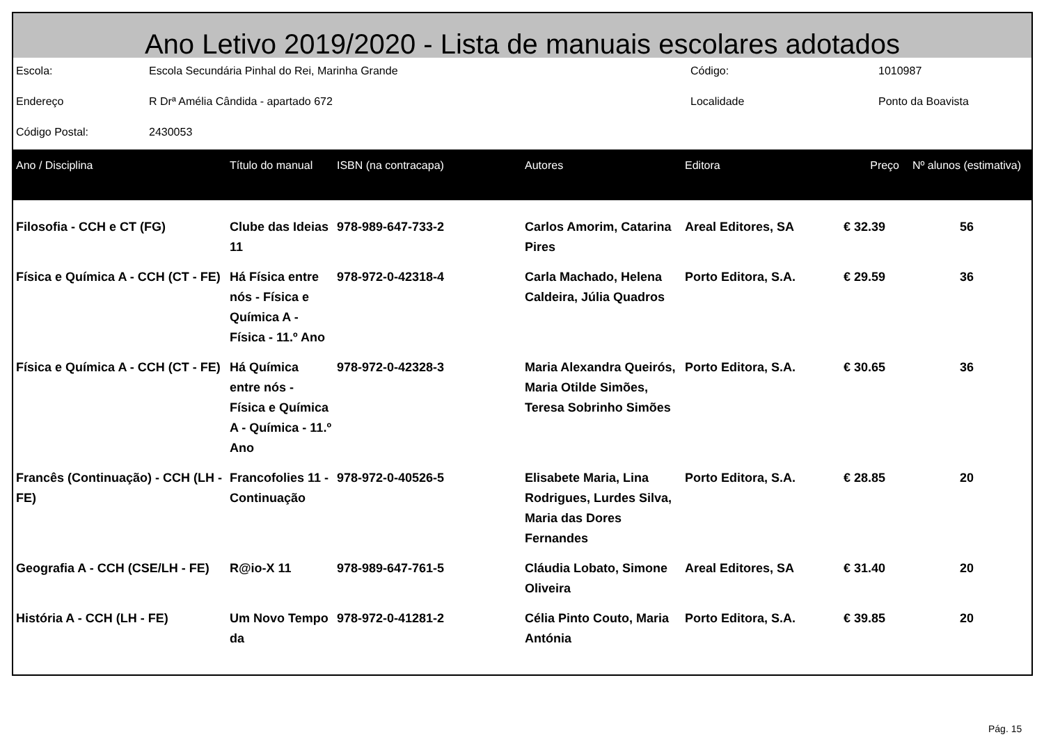Ano Letivo 2019/2020 - Lista de manuais escolares adotados
| Escola: | Escola Secundária Pinhal do Rei, Marinha Grande | Código: | 1010987 |
| Endereço | R Drª Amélia Cândida - apartado 672 | Localidade | Ponto da Boavista |
| Código Postal: | 2430053 | | |
| Ano / Disciplina | Título do manual | ISBN (na contracapa) | Autores | Editora | Preço | Nº alunos (estimativa) |
| --- | --- | --- | --- | --- | --- | --- |
| Filosofia - CCH e CT (FG) | Clube das Ideias 11 | 978-989-647-733-2 | Carlos Amorim, Catarina Pires | Areal Editores, SA | € 32.39 | 56 |
| Física e Química A - CCH (CT - FE) | Há Física entre nós - Física e Química A - Física - 11.º Ano | 978-972-0-42318-4 | Carla Machado, Helena Caldeira, Júlia Quadros | Porto Editora, S.A. | € 29.59 | 36 |
| Física e Química A - CCH (CT - FE) | Há Química entre nós - Física e Química A - Química - 11.º Ano | 978-972-0-42328-3 | Maria Alexandra Queirós, Maria Otilde Simões, Teresa Sobrinho Simões | Porto Editora, S.A. | € 30.65 | 36 |
| Francês (Continuação) - CCH (LH - FE) | Francofolies 11 - Continuação | 978-972-0-40526-5 | Elisabete Maria, Lina Rodrigues, Lurdes Silva, Maria das Dores Fernandes | Porto Editora, S.A. | € 28.85 | 20 |
| Geografia A - CCH (CSE/LH - FE) | R@io-X 11 | 978-989-647-761-5 | Cláudia Lobato, Simone Oliveira | Areal Editores, SA | € 31.40 | 20 |
| História A - CCH (LH - FE) | Um Novo Tempo da | 978-972-0-41281-2 | Célia Pinto Couto, Maria Antónia | Porto Editora, S.A. | € 39.85 | 20 |
Pág. 15